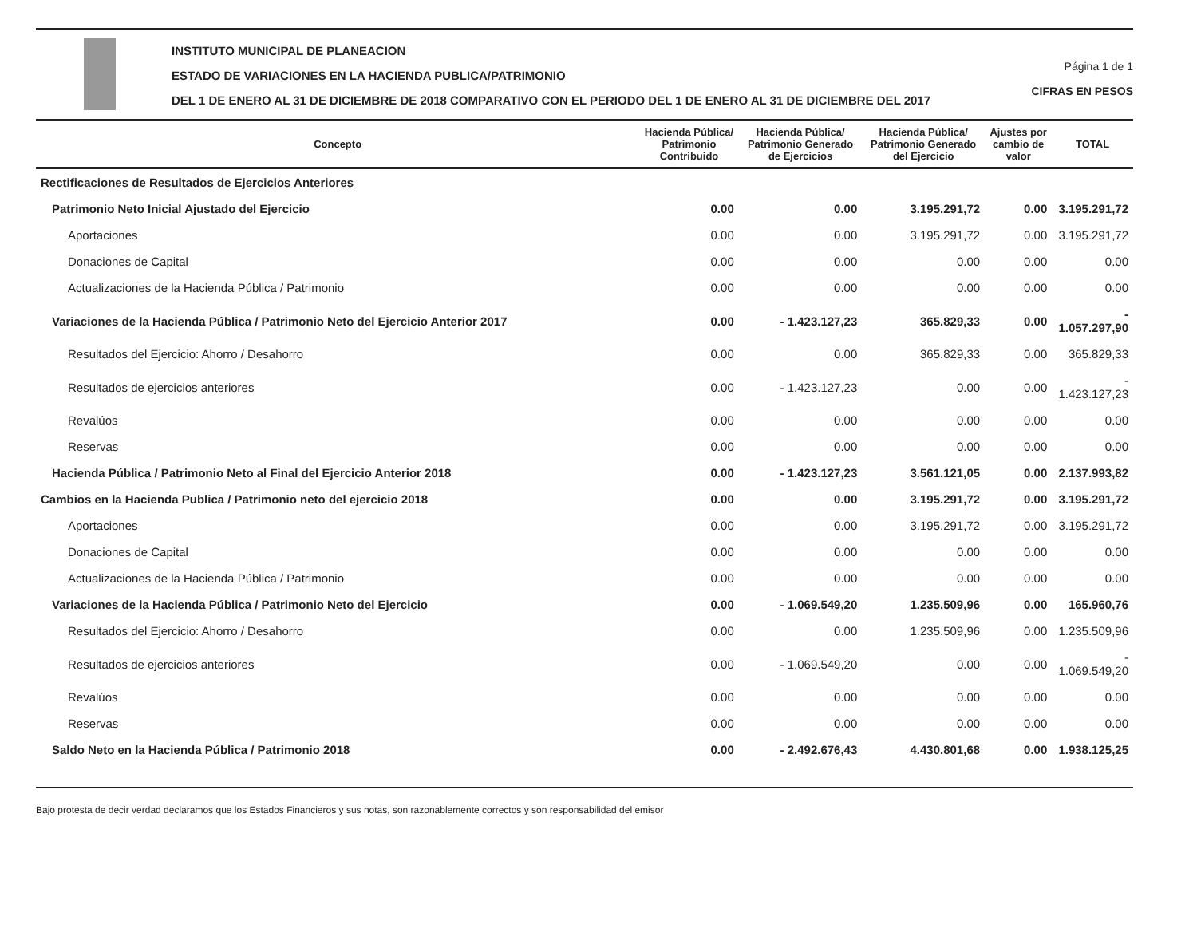INSTITUTO MUNICIPAL DE PLANEACION
ESTADO DE VARIACIONES EN LA HACIENDA PUBLICA/PATRIMONIO
DEL 1 DE ENERO AL 31 DE DICIEMBRE DE 2018 COMPARATIVO CON EL PERIODO DEL 1 DE ENERO AL 31 DE DICIEMBRE DEL 2017
Página 1 de 1
CIFRAS EN PESOS
| Concepto | Hacienda Pública/ Patrimonio Contribuido | Hacienda Pública/ Patrimonio Generado de Ejercicios | Hacienda Pública/ Patrimonio Generado del Ejercicio | Ajustes por cambio de valor | TOTAL |
| --- | --- | --- | --- | --- | --- |
| Rectificaciones de Resultados de Ejercicios Anteriores | | | | | |
| Patrimonio Neto Inicial Ajustado del Ejercicio | 0.00 | 0.00 | 3.195.291,72 | 0.00 | 3.195.291,72 |
| Aportaciones | 0.00 | 0.00 | 3.195.291,72 | 0.00 | 3.195.291,72 |
| Donaciones de Capital | 0.00 | 0.00 | 0.00 | 0.00 | 0.00 |
| Actualizaciones de la Hacienda Pública / Patrimonio | 0.00 | 0.00 | 0.00 | 0.00 | 0.00 |
| Variaciones de la Hacienda Pública / Patrimonio Neto del Ejercicio Anterior 2017 | 0.00 | - 1.423.127,23 | 365.829,33 | 0.00 | - 1.057.297,90 |
| Resultados del Ejercicio: Ahorro / Desahorro | 0.00 | 0.00 | 365.829,33 | 0.00 | 365.829,33 |
| Resultados de ejercicios anteriores | 0.00 | - 1.423.127,23 | 0.00 | 0.00 | - 1.423.127,23 |
| Revalúos | 0.00 | 0.00 | 0.00 | 0.00 | 0.00 |
| Reservas | 0.00 | 0.00 | 0.00 | 0.00 | 0.00 |
| Hacienda Pública / Patrimonio Neto al Final del Ejercicio Anterior 2018 | 0.00 | - 1.423.127,23 | 3.561.121,05 | 0.00 | 2.137.993,82 |
| Cambios en la Hacienda Publica / Patrimonio neto del ejercicio 2018 | 0.00 | 0.00 | 3.195.291,72 | 0.00 | 3.195.291,72 |
| Aportaciones | 0.00 | 0.00 | 3.195.291,72 | 0.00 | 3.195.291,72 |
| Donaciones de Capital | 0.00 | 0.00 | 0.00 | 0.00 | 0.00 |
| Actualizaciones de la Hacienda Pública / Patrimonio | 0.00 | 0.00 | 0.00 | 0.00 | 0.00 |
| Variaciones de la Hacienda Pública / Patrimonio Neto del Ejercicio | 0.00 | - 1.069.549,20 | 1.235.509,96 | 0.00 | 165.960,76 |
| Resultados del Ejercicio: Ahorro / Desahorro | 0.00 | 0.00 | 1.235.509,96 | 0.00 | 1.235.509,96 |
| Resultados de ejercicios anteriores | 0.00 | - 1.069.549,20 | 0.00 | 0.00 | - 1.069.549,20 |
| Revalúos | 0.00 | 0.00 | 0.00 | 0.00 | 0.00 |
| Reservas | 0.00 | 0.00 | 0.00 | 0.00 | 0.00 |
| Saldo Neto en la Hacienda Pública / Patrimonio 2018 | 0.00 | - 2.492.676,43 | 4.430.801,68 | 0.00 | 1.938.125,25 |
Bajo protesta de decir verdad declaramos que los Estados Financieros y sus notas, son razonablemente correctos y son responsabilidad del emisor